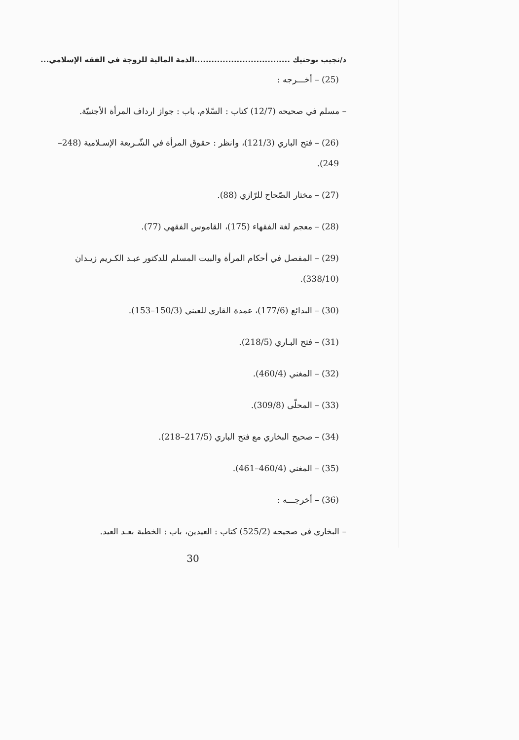د/نجيب بوحنيك ..................................الذمة المالية للزوجة في الفقه الإسلامي...
(25) – أخـــرجه :
– مسلم في صحيحه (12/7) كتاب : السّلام، باب : جواز ارداف المرأة الأجنبيّة.
(26) – فتح الباري (121/3)، وانظر : حقوق المرأة في الشّـريعة الإسـلامية (248–249).
(27) – مختار الصّحاح للرّازي (88).
(28) – معجم لغة الفقهاء (175)، القاموس الفقهي (77).
(29) – المفصل في أحكام المرأة والبيت المسلم للدكتور عبـد الكـريم زيـدان (338/10).
(30) – البدائع (177/6)، عمدة القاري للعيني (150/3–153).
(31) – فتح البـاري (218/5).
(32) – المغني (460/4).
(33) – المحلّى (309/8).
(34) – صحيح البخاري مع فتح الباري (217/5–218).
(35) – المغني (460/4–461).
(36) – أخرجـــه :
– البخاري في صحيحه (525/2) كتاب : العيدين، باب : الخطبة بعـد العيد.
30